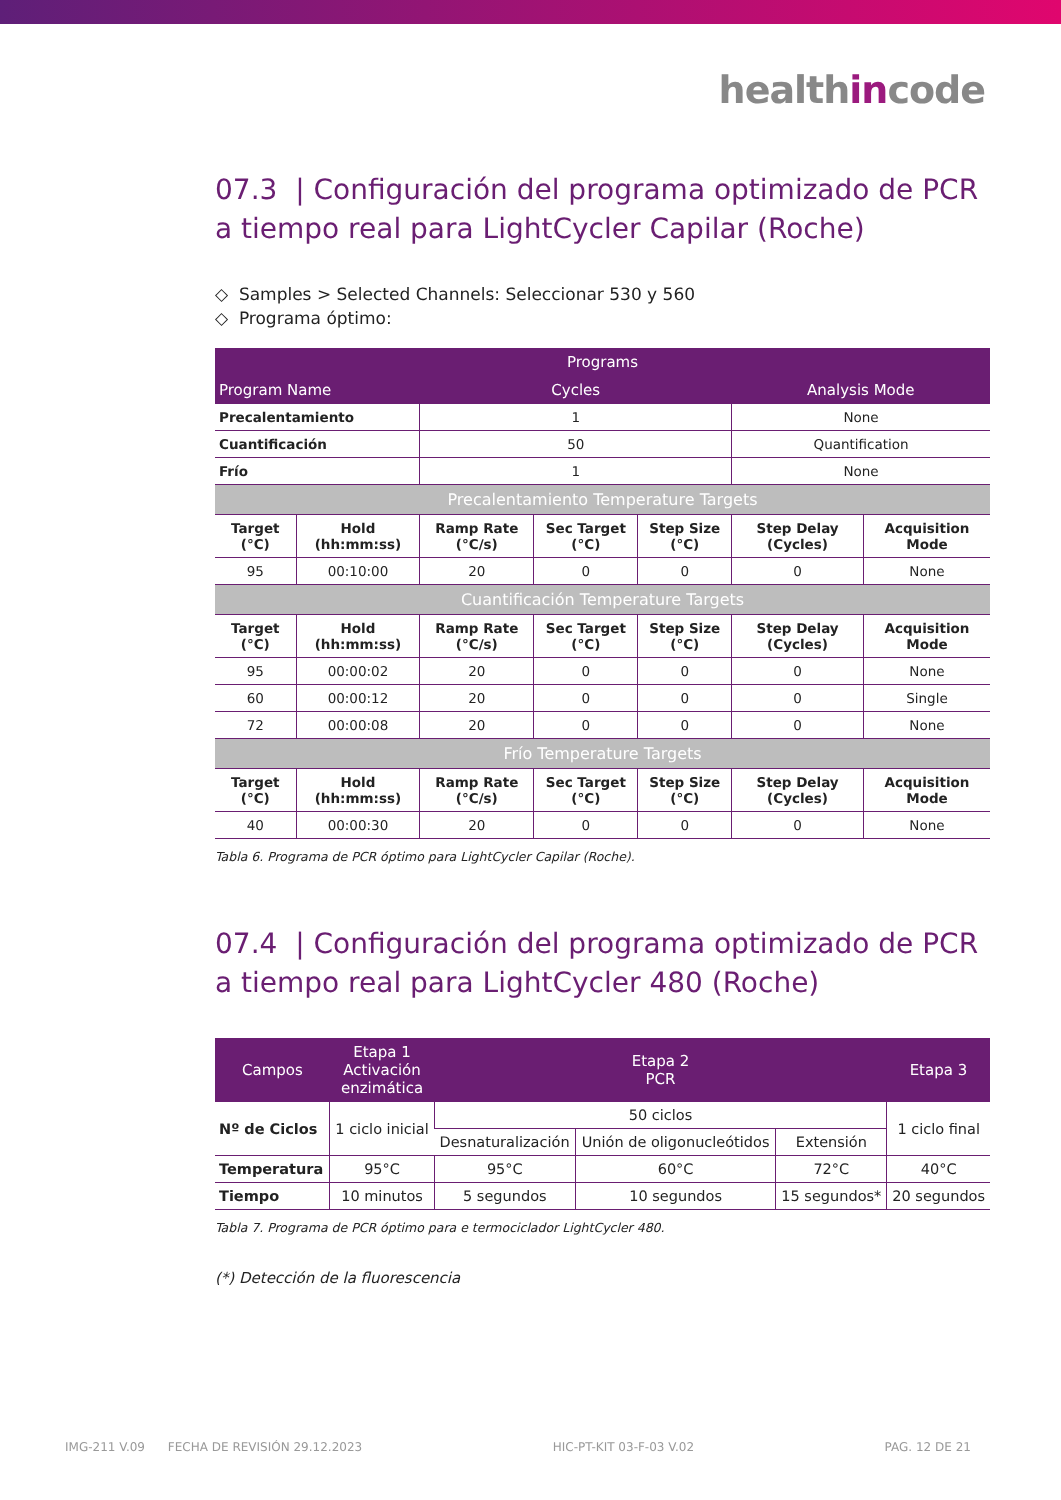healthincode
07.3 | Configuración del programa optimizado de PCR a tiempo real para LightCycler Capilar (Roche)
◇ Samples > Selected Channels: Seleccionar 530 y 560
◇ Programa óptimo:
| Programs | | | | | | |
| --- | --- | --- | --- | --- | --- | --- |
| Program Name | | Cycles | | | Analysis Mode | |
| Precalentamiento | | 1 | | | None | |
| Cuantificación | | 50 | | | Quantification | |
| Frío | | 1 | | | None | |
| Precalentamiento Temperature Targets | | | | | | |
| Target (°C) | Hold (hh:mm:ss) | Ramp Rate (°C/s) | Sec Target (°C) | Step Size (°C) | Step Delay (Cycles) | Acquisition Mode |
| 95 | 00:10:00 | 20 | 0 | 0 | 0 | None |
| Cuantificación Temperature Targets | | | | | | |
| Target (°C) | Hold (hh:mm:ss) | Ramp Rate (°C/s) | Sec Target (°C) | Step Size (°C) | Step Delay (Cycles) | Acquisition Mode |
| 95 | 00:00:02 | 20 | 0 | 0 | 0 | None |
| 60 | 00:00:12 | 20 | 0 | 0 | 0 | Single |
| 72 | 00:00:08 | 20 | 0 | 0 | 0 | None |
| Frío Temperature Targets | | | | | | |
| Target (°C) | Hold (hh:mm:ss) | Ramp Rate (°C/s) | Sec Target (°C) | Step Size (°C) | Step Delay (Cycles) | Acquisition Mode |
| 40 | 00:00:30 | 20 | 0 | 0 | 0 | None |
Tabla 6. Programa de PCR óptimo para LightCycler Capilar (Roche).
07.4 | Configuración del programa optimizado de PCR a tiempo real para LightCycler 480 (Roche)
| Campos | Etapa 1 Activación enzimática | Etapa 2 PCR | | | Etapa 3 |
| --- | --- | --- | --- | --- | --- |
| Nº de Ciclos | 1 ciclo inicial | 50 ciclos | | | 1 ciclo final |
| | | Desnaturalización | Unión de oligonucleótidos | Extensión | |
| Temperatura | 95°C | 95°C | 60°C | 72°C | 40°C |
| Tiempo | 10 minutos | 5 segundos | 10 segundos | 15 segundos* | 20 segundos |
Tabla 7. Programa de PCR óptimo para e termociclador LightCycler 480.
(*) Detección de la fluorescencia
IMG-211 V.09 FECHA DE REVISIÓN 29.12.2023 HIC-PT-KIT 03-F-03 V.02 PAG. 12 DE 21